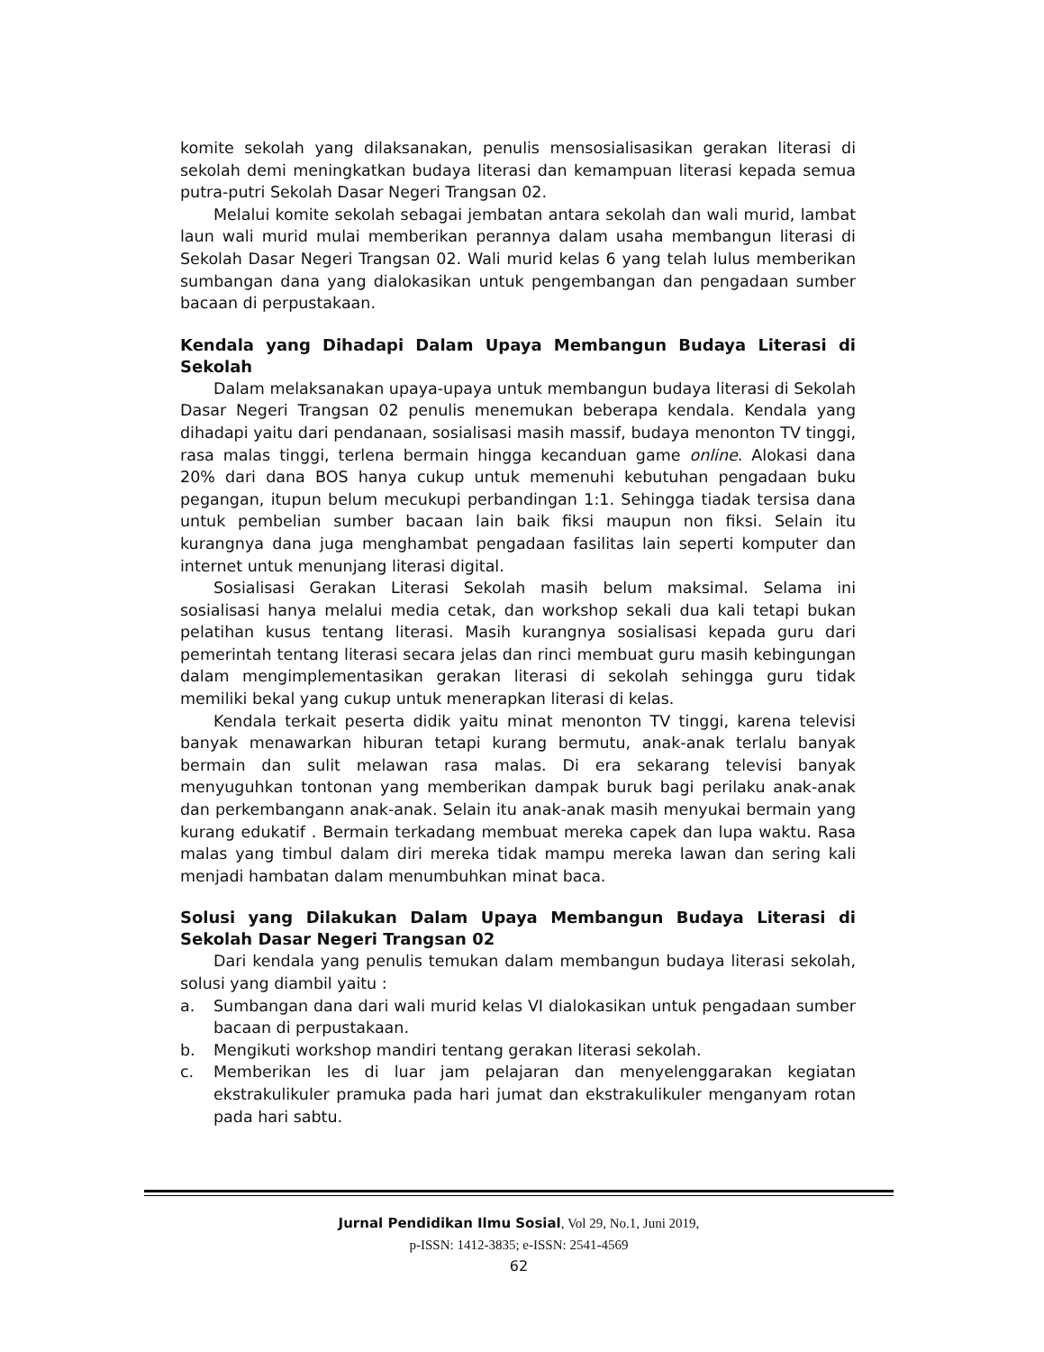komite sekolah yang dilaksanakan, penulis mensosialisasikan gerakan literasi di sekolah demi meningkatkan budaya literasi dan kemampuan literasi kepada semua putra-putri Sekolah Dasar Negeri Trangsan 02.
Melalui komite sekolah sebagai jembatan antara sekolah dan wali murid, lambat laun wali murid mulai memberikan perannya dalam usaha membangun literasi di Sekolah Dasar Negeri Trangsan 02. Wali murid kelas 6 yang telah lulus memberikan sumbangan dana yang dialokasikan untuk pengembangan dan pengadaan sumber bacaan di perpustakaan.
Kendala yang Dihadapi Dalam Upaya Membangun Budaya Literasi di Sekolah
Dalam melaksanakan upaya-upaya untuk membangun budaya literasi di Sekolah Dasar Negeri Trangsan 02 penulis menemukan beberapa kendala. Kendala yang dihadapi yaitu dari pendanaan, sosialisasi masih massif, budaya menonton TV tinggi, rasa malas tinggi, terlena bermain hingga kecanduan game online. Alokasi dana 20% dari dana BOS hanya cukup untuk memenuhi kebutuhan pengadaan buku pegangan, itupun belum mecukupi perbandingan 1:1. Sehingga tiadak tersisa dana untuk pembelian sumber bacaan lain baik fiksi maupun non fiksi. Selain itu kurangnya dana juga menghambat pengadaan fasilitas lain seperti komputer dan internet untuk menunjang literasi digital.
Sosialisasi Gerakan Literasi Sekolah masih belum maksimal. Selama ini sosialisasi hanya melalui media cetak, dan workshop sekali dua kali tetapi bukan pelatihan kusus tentang literasi. Masih kurangnya sosialisasi kepada guru dari pemerintah tentang literasi secara jelas dan rinci membuat guru masih kebingungan dalam mengimplementasikan gerakan literasi di sekolah sehingga guru tidak memiliki bekal yang cukup untuk menerapkan literasi di kelas.
Kendala terkait peserta didik yaitu minat menonton TV tinggi, karena televisi banyak menawarkan hiburan tetapi kurang bermutu, anak-anak terlalu banyak bermain dan sulit melawan rasa malas. Di era sekarang televisi banyak menyuguhkan tontonan yang memberikan dampak buruk bagi perilaku anak-anak dan perkembangann anak-anak. Selain itu anak-anak masih menyukai bermain yang kurang edukatif . Bermain terkadang membuat mereka capek dan lupa waktu. Rasa malas yang timbul dalam diri mereka tidak mampu mereka lawan dan sering kali menjadi hambatan dalam menumbuhkan minat baca.
Solusi yang Dilakukan Dalam Upaya Membangun Budaya Literasi di Sekolah Dasar Negeri Trangsan 02
Dari kendala yang penulis temukan dalam membangun budaya literasi sekolah, solusi yang diambil yaitu :
a. Sumbangan dana dari wali murid kelas VI dialokasikan untuk pengadaan sumber bacaan di perpustakaan.
b. Mengikuti workshop mandiri tentang gerakan literasi sekolah.
c. Memberikan les di luar jam pelajaran dan menyelenggarakan kegiatan ekstrakulikuler pramuka pada hari jumat dan ekstrakulikuler menganyam rotan pada hari sabtu.
Jurnal Pendidikan Ilmu Sosial, Vol 29, No.1, Juni 2019,
p-ISSN: 1412-3835; e-ISSN: 2541-4569
62